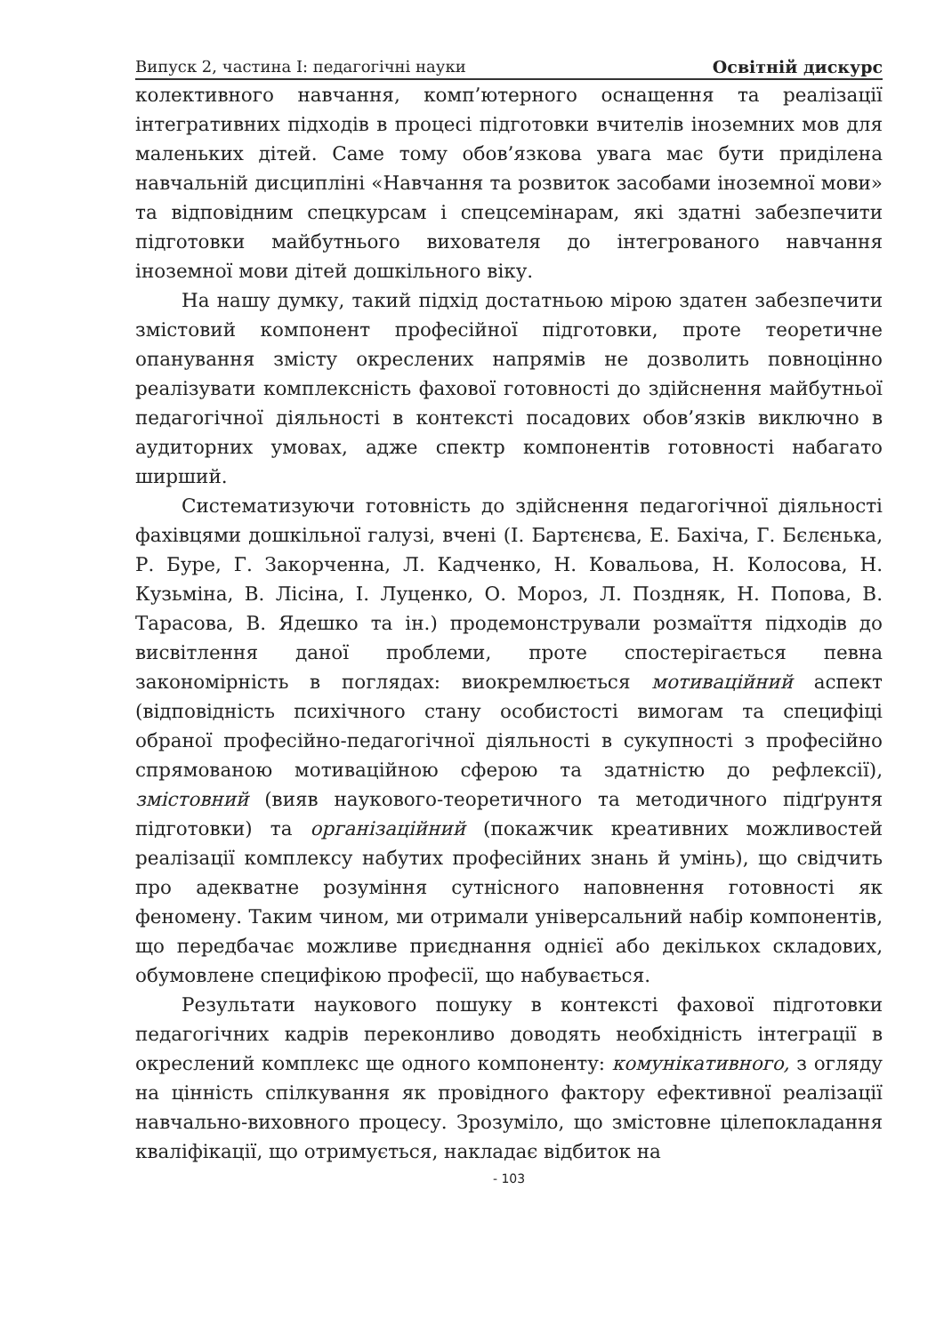Випуск 2, частина I: педагогічні науки Освітній дискурс
колективного навчання, комп’ютерного оснащення та реалізації інтегративних підходів в процесі підготовки вчителів іноземних мов для маленьких дітей. Саме тому обов’язкова увага має бути приділена навчальній дисципліні «Навчання та розвиток засобами іноземної мови» та відповідним спецкурсам і спецсемінарам, які здатні забезпечити підготовки майбутнього вихователя до інтегрованого навчання іноземної мови дітей дошкільного віку.
На нашу думку, такий підхід достатньою мірою здатен забезпечити змістовий компонент професійної підготовки, проте теоретичне опанування змісту окреслених напрямів не дозволить повноцінно реалізувати комплексність фахової готовності до здійснення майбутньої педагогічної діяльності в контексті посадових обов’язків виключно в аудиторних умовах, адже спектр компонентів готовності набагато ширший.
Систематизуючи готовність до здійснення педагогічної діяльності фахівцями дошкільної галузі, вчені (І. Бартєнєва, Е. Бахіча, Г. Бєлєнька, Р. Буре, Г. Закорченна, Л. Кадченко, Н. Ковальова, Н. Колосова, Н. Кузьміна, В. Лісіна, І. Луценко, О. Мороз, Л. Поздняк, Н. Попова, В. Тарасова, В. Ядешко та ін.) продемонстрували розмаїття підходів до висвітлення даної проблеми, проте спостерігається певна закономірність в поглядах: виокремлюється мотиваційний аспект (відповідність психічного стану особистості вимогам та специфіці обраної професійно-педагогічної діяльності в сукупності з професійно спрямованою мотиваційною сферою та здатністю до рефлексії), змістовний (вияв наукового-теоретичного та методичного підґрунтя підготовки) та організаційний (покажчик креативних можливостей реалізації комплексу набутих професійних знань й умінь), що свідчить про адекватне розуміння сутнісного наповнення готовності як феномену. Таким чином, ми отримали універсальний набір компонентів, що передбачає можливе приєднання однієї або декількох складових, обумовлене специфікою професії, що набувається.
Результати наукового пошуку в контексті фахової підготовки педагогічних кадрів переконливо доводять необхідність інтеграції в окреслений комплекс ще одного компоненту: комунікативного, з огляду на цінність спілкування як провідного фактору ефективної реалізації навчально-виховного процесу. Зрозуміло, що змістовне цілепокладання кваліфікації, що отримується, накладає відбиток на
- 103